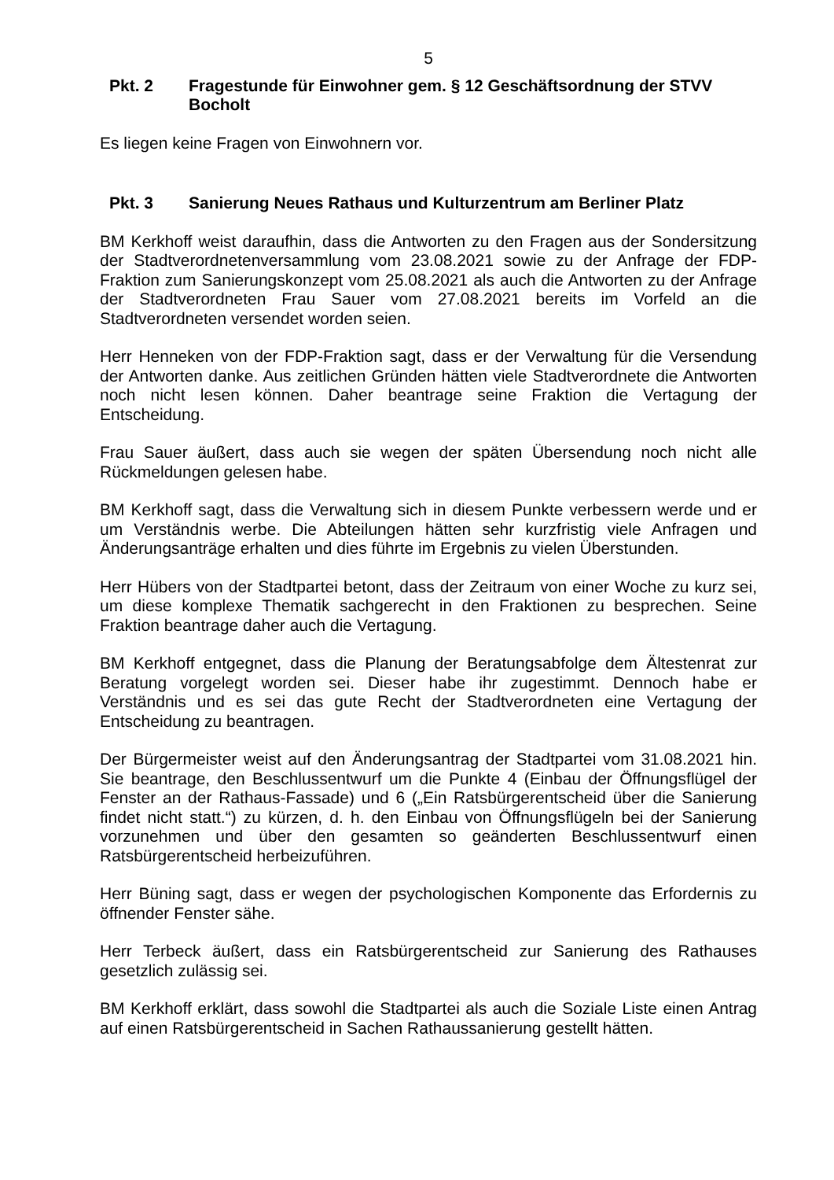5
Pkt. 2 Fragestunde für Einwohner gem. § 12 Geschäftsordnung der STVV Bocholt
Es liegen keine Fragen von Einwohnern vor.
Pkt. 3 Sanierung Neues Rathaus und Kulturzentrum am Berliner Platz
BM Kerkhoff weist daraufhin, dass die Antworten zu den Fragen aus der Sondersitzung der Stadtverordnetenversammlung vom 23.08.2021 sowie zu der Anfrage der FDP-Fraktion zum Sanierungskonzept vom 25.08.2021 als auch die Antworten zu der Anfrage der Stadtverordneten Frau Sauer vom 27.08.2021 bereits im Vorfeld an die Stadtverordneten versendet worden seien.
Herr Henneken von der FDP-Fraktion sagt, dass er der Verwaltung für die Versendung der Antworten danke. Aus zeitlichen Gründen hätten viele Stadtverordnete die Antworten noch nicht lesen können. Daher beantrage seine Fraktion die Vertagung der Entscheidung.
Frau Sauer äußert, dass auch sie wegen der späten Übersendung noch nicht alle Rückmeldungen gelesen habe.
BM Kerkhoff sagt, dass die Verwaltung sich in diesem Punkte verbessern werde und er um Verständnis werbe. Die Abteilungen hätten sehr kurzfristig viele Anfragen und Änderungsanträge erhalten und dies führte im Ergebnis zu vielen Überstunden.
Herr Hübers von der Stadtpartei betont, dass der Zeitraum von einer Woche zu kurz sei, um diese komplexe Thematik sachgerecht in den Fraktionen zu besprechen. Seine Fraktion beantrage daher auch die Vertagung.
BM Kerkhoff entgegnet, dass die Planung der Beratungsabfolge dem Ältestenrat zur Beratung vorgelegt worden sei. Dieser habe ihr zugestimmt. Dennoch habe er Verständnis und es sei das gute Recht der Stadtverordneten eine Vertagung der Entscheidung zu beantragen.
Der Bürgermeister weist auf den Änderungsantrag der Stadtpartei vom 31.08.2021 hin. Sie beantrage, den Beschlussentwurf um die Punkte 4 (Einbau der Öffnungsflügel der Fenster an der Rathaus-Fassade) und 6 („Ein Ratsbürgerentscheid über die Sanierung findet nicht statt.“) zu kürzen, d. h. den Einbau von Öffnungsflügeln bei der Sanierung vorzunehmen und über den gesamten so geänderten Beschlussentwurf einen Ratsbürgerentscheid herbeizuführen.
Herr Büning sagt, dass er wegen der psychologischen Komponente das Erfordernis zu öffnender Fenster sähe.
Herr Terbeck äußert, dass ein Ratsbürgerentscheid zur Sanierung des Rathauses gesetzlich zulässig sei.
BM Kerkhoff erklärt, dass sowohl die Stadtpartei als auch die Soziale Liste einen Antrag auf einen Ratsbürgerentscheid in Sachen Rathaussanierung gestellt hätten.